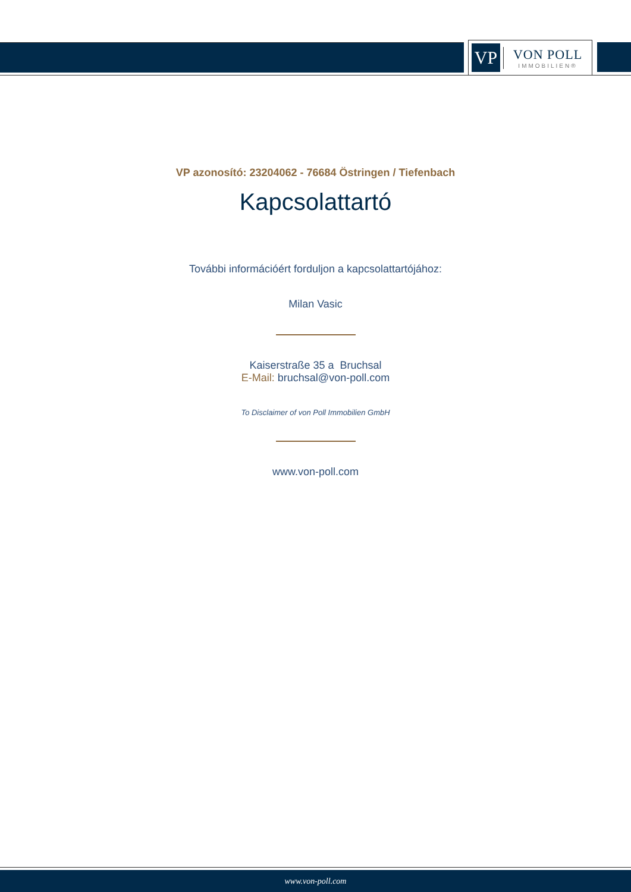VP
VON POLL
IMMOBILIEN®
VP azonosító: 23204062 - 76684 Östringen / Tiefenbach
Kapcsolattartó
További információért forduljon a kapcsolattartójához:
Milan Vasic
Kaiserstraße 35 a Bruchsal
E-Mail: bruchsal@von-poll.com
To Disclaimer of von Poll Immobilien GmbH
www.von-poll.com
www.von-poll.com